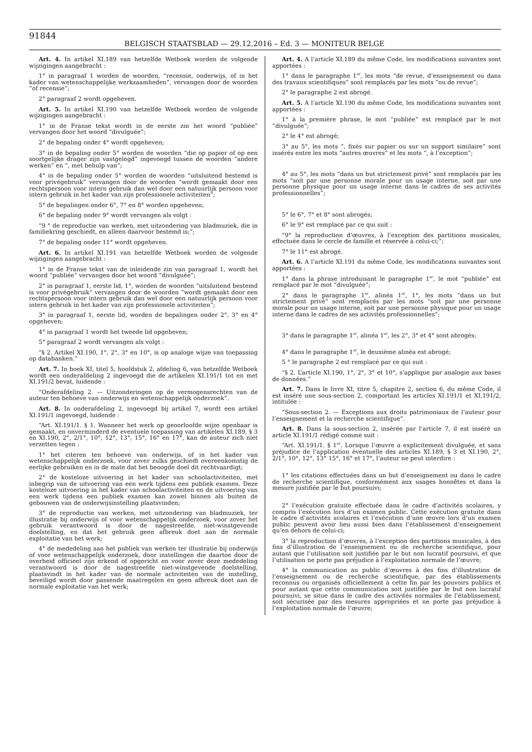91844
BELGISCH STAATSBLAD — 29.12.2016 – Ed. 3 — MONITEUR BELGE
Art. 4. In artikel XI.189 van hetzelfde Wetboek worden de volgende wijzigingen aangebracht :
1° in paragraaf 1 worden de woorden, “recensie, onderwijs, of in het kader van wetenschappelijke werkzaamheden”, vervangen door de woorden “of recensie”;
2° paragraaf 2 wordt opgeheven.
Art. 5. In artikel XI.190 van hetzelfde Wetboek worden de volgende wijzigingen aangebracht :
1° in de Franse tekst wordt in de eerste zin het woord “publiée” vervangen door het woord “divulguée”;
2° de bepaling onder 4° wordt opgeheven;
3° in de bepaling onder 5° worden de woorden “die op papier of op een soortgelijke drager zijn vastgelegd” ingevoegd tussen de woorden “andere werken” en “, met behulp van”;
4° in de bepaling onder 5° worden de woorden “uitsluitend bestemd is voor privégebruik” vervangen door de woorden “wordt gemaakt door een rechtspersoon voor intern gebruik dan wel door een natuurlijk persoon voor intern gebruik in het kader van zijn professionele activiteiten”;
5° de bepalingen onder 6°, 7° en 8° worden opgeheven;
6° de bepaling onder 9° wordt vervangen als volgt :
“9 ° de reproductie van werken, met uitzondering van bladmuziek, die in familiekring geschiedt, en alleen daarvoor bestemd is;”;
7° de bepaling onder 11° wordt opgeheven.
Art. 6. In artikel XI.191 van hetzelfde Wetboek worden de volgende wijzigingen aangebracht :
1° in de Franse tekst van de inleidende zin van paragraaf 1, wordt het woord “publiée” vervangen door het woord “divulguée”;
2° in paragraaf 1, eerste lid, 1°, worden de woorden “uitsluitend bestemd is voor privégebruik” vervangen door de woorden “wordt gemaakt door een rechtspersoon voor intern gebruik dan wel door een natuurlijk persoon voor intern gebruik in het kader van zijn professionele activiteiten”;
3° in paragraaf 1, eerste lid, worden de bepalingen onder 2°, 3° en 4° opgeheven;
4° in paragraaf 1 wordt het tweede lid opgeheven;
5° paragraaf 2 wordt vervangen als volgt :
“§ 2. Artikel XI.190, 1°, 2°, 3° en 10°, is op analoge wijze van toepassing op databanken.”
Art. 7. In boek XI, titel 5, hoofdstuk 2, afdeling 6, van hetzelfde Wetboek wordt een onderafdeling 2 ingevoegd die de artikelen XI.191/1 tot en met XI.191/2 bevat, luidende :
“Onderafdeling 2. — Uitzonderingen op de vermogensrechten van de auteur ten behoeve van onderwijs en wetenschappelijk onderzoek”.
Art. 8. In onderafdeling 2, ingevoegd bij artikel 7, wordt een artikel XI.191/1 ingevoegd, luidende :
“Art. XI.191/1. § 1. Wanneer het werk op geoorloofde wijze openbaar is gemaakt, en onverminderd de eventuele toepassing van artikelen XI.189, § 3 en XI.190, 2°, 2/1°, 10°, 12°, 13°, 15°, 16° en 17°, kan de auteur zich niet verzetten tegen :
1° het citeren ten behoeve van onderwijs, of in het kader van wetenschappelijk onderzoek, voor zover zulks geschiedt overeenkomstig de eerlijke gebruiken en in de mate dat het beoogde doel dit rechtvaardigt;
2° de kosteloze uitvoering in het kader van schoolactiviteiten, met inbegrip van de uitvoering van een werk tijdens een publiek examen. Deze kosteloze uitvoering in het kader van schoolactiviteiten en de uitvoering van een werk tijdens een publiek examen kan zowel binnen als buiten de gebouwen van de onderwijsinstelling plaatsvinden;
3° de reproductie van werken, met uitzondering van bladmuziek, ter illustratie bij onderwijs of voor wetenschappelijk onderzoek, voor zover het gebruik verantwoord is door de nagestreefde, niet-winstgevende doelstelling, en dat het gebruik geen afbreuk doet aan de normale exploitatie van het werk;
4° de mededeling aan het publiek van werken ter illustratie bij onderwijs of voor wetenschappelijk onderzoek, door instellingen die daartoe door de overheid officieel zijn erkend of opgericht en voor zover deze mededeling verantwoord is door de nagestreefde niet-winstgevende doelstelling, plaatsvindt in het kader van de normale activiteiten van de instelling, beveiligd wordt door passende maatregelen en geen afbreuk doet aan de normale exploitatie van het werk;
Art. 4. A l’article XI.189 du même Code, les modifications suivantes sont apportées :
1° dans le paragraphe 1<sup>er</sup>, les mots “de revue, d’enseignement ou dans des travaux scientifiques” sont remplacés par les mots “ou de revue”;
2° le paragraphe 2 est abrogé.
Art. 5. A l’article XI.190 du même Code, les modifications suivantes sont apportées :
1° à la première phrase, le mot “publiée” est remplacé par le mot “divulguée”;
2° le 4° est abrogé;
3° au 5°, les mots “, fixés sur papier ou sur un support similaire” sont insérés entre les mots “autres œuvres” et les mots “, à l’exception”;
4° au 5°, les mots “dans un but strictement privé” sont remplacés par les mots “soit par une personne morale pour un usage interne, soit par une personne physique pour un usage interne dans le cadres de ses activités professionnelles”;
5° le 6°, 7° et 8° sont abrogés;
6° le 9° est remplacé par ce qui suit :
“9° la reproduction d’œuvres, à l’exception des partitions musicales, effectuée dans le cercle de famille et réservée à celui-ci;”;
7° le 11° est abrogé.
Art. 6. A l’article XI.191 du même Code, les modifications suivantes sont apportées :
1° dans la phrase introduisant le paragraphe 1<sup>er</sup>, le mot “publiée” est remplacé par le mot “divulguée”;
2° dans le paragraphe 1<sup>er</sup>, alinéa 1<sup>er</sup>, 1°, les mots “dans un but strictement privé” sont remplacés par les mots “soit par une personne morale pour un usage interne, soit par une personne physique pour un usage interne dans le cadres de ses activités professionnelles”;
3° dans le paragraphe 1<sup>er</sup>, alinéa 1<sup>er</sup>, les 2°, 3° et 4° sont abrogés;
4° dans le paragraphe 1<sup>er</sup>, le deuxième alinéa est abrogé;
5 ° le paragraphe 2 est remplacé par ce qui suit :
“§ 2. L’article XI.190, 1°, 2°, 3° et 10°, s’applique par analogie aux bases de données.”
Art. 7. Dans le livre XI, titre 5, chapitre 2, section 6, du même Code, il est inséré une sous-section 2, comportant les articles XI.191/1 et XI.191/2, intitulée :
“Sous-section 2. — Exceptions aux droits patrimoniaux de l’auteur pour l’enseignement et la recherche scientifique”.
Art. 8. Dans la sous-section 2, insérée par l’article 7, il est inséré un article XI.191/1 rédigé comme suit :
“Art. XI.191/1. § 1<sup>er</sup>. Lorsque l’œuvre a explicitement divulguée, et sans préjudice de l’application éventuelle des articles XI.189, § 3 et XI.190, 2°, 2/1°, 10°, 12°, 13° 15°, 16° et 17°, l’auteur ne peut interdire :
1° les citations effectuées dans un but d’enseignement ou dans le cadre de recherche scientifique, conformément aux usages honnêtes et dans la mesure justifiée par le but poursuivi;
2° l’exécution gratuite effectuée dans le cadre d’activités scolaires, y compris l’exécution lors d’un examen public. Cette exécution gratuite dans le cadre d’activités scolaires et l’exécution d’une œuvre lors d’un examen public peuvent avoir lieu aussi bien dans l’établissement d’enseignement qu’en dehors de celui-ci;
3° la reproduction d’œuvres, à l’exception des partitions musicales, à des fins d’illustration de l’enseignement ou de recherche scientifique, pour autant que l’utilisation soit justifiée par le but non lucratif poursuivi, et que l’utilisation ne porte pas préjudice à l’exploitation normale de l’œuvre;
4° la communication au public d’œuvres à des fins d’illustration de l’enseignement ou de recherche scientifique, par des établissements reconnus ou organisés officiellement à cette fin par les pouvoirs publics et pour autant que cette communication soit justifiée par le but non lucratif poursuivi, se situe dans le cadre des activités normales de l’établissement, soit sécurisée par des mesures appropriées et ne porte pas préjudice à l’exploitation normale de l’œuvre;